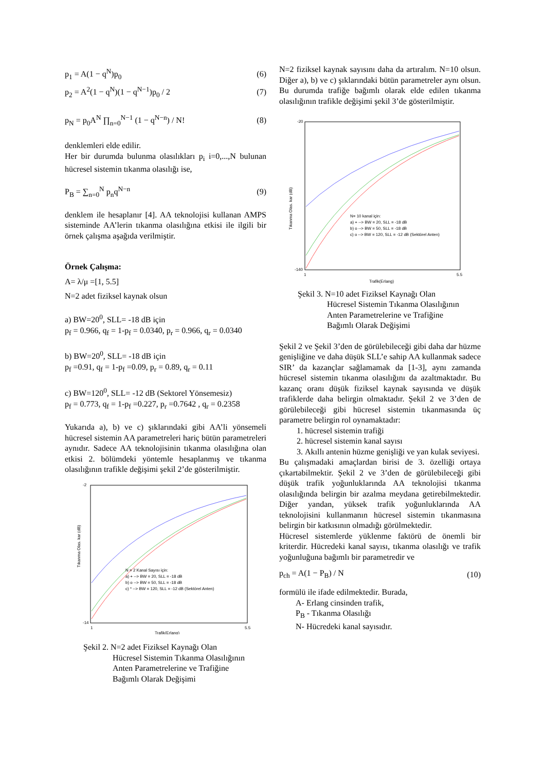p<sub>1</sub> = A(1 − q<sup>N</sup>)p<sub>0</sub> (6)
p<sub>2</sub> = A<sup>2</sup>(1 − q<sup>N</sup>)(1 − q<sup>N−1</sup>)p<sub>0</sub> / 2 (7)
p<sub>N</sub> = p<sub>0</sub>A<sup>N</sup> ∏<sub>n=0</sub><sup>N−1</sup> (1 − q<sup>N−n</sup>) / N! (8)
denklemleri elde edilir.
Her bir durumda bulunma olasılıkları p<sub>i</sub> i=0,...,N bulunan hücresel sistemin tıkanma olasılığı ise,
P<sub>B</sub> = ∑<sub>n=0</sub><sup>N</sup> p<sub>n</sub>q<sup>N−n</sup> (9)
denklem ile hesaplanır [4]. AA teknolojisi kullanan AMPS sisteminde AA’lerin tıkanma olasılığına etkisi ile ilgili bir örnek çalışma aşağıda verilmiştir.
Örnek Çalışma:
A= λ/μ =[1, 5.5]
N=2 adet fiziksel kaynak olsun
a) BW=20<sup>0</sup>, SLL= -18 dB için
p<sub>f</sub> = 0.966, q<sub>f</sub> = 1-p<sub>f</sub> = 0.0340, p<sub>r</sub> = 0.966, q<sub>r</sub> = 0.0340
b) BW=20<sup>0</sup>, SLL= -18 dB için
p<sub>f</sub> =0.91, q<sub>f</sub> = 1-p<sub>f</sub> =0.09, p<sub>r</sub> = 0.89, q<sub>r</sub> = 0.11
c) BW=120<sup>0</sup>, SLL= -12 dB (Sektorel Yönsemesiz)
p<sub>f</sub> = 0.773, q<sub>f</sub> = 1-p<sub>f</sub> =0.227, p<sub>r</sub> =0.7642 , q<sub>r</sub> = 0.2358
Yukarıda a), b) ve c) şıklarındaki gibi AA’li yönsemeli hücresel sistemin AA parametreleri hariç bütün parametreleri aynıdır. Sadece AA teknolojisinin tıkanma olasılığına olan etkisi 2. bölümdeki yöntemle hesaplanmış ve tıkanma olasılığının trafikle değişimi şekil 2’de gösterilmiştir.
-2
-14
Tıkanma Olas. kar (dB)
N = 2 Kanal Sayısı için:
a) + --> BW = 20, SLL = -18 dB
b) o --> BW = 50, SLL = -18 dB
c) * --> BW = 120, SLL = -12 dB (Sektörel Anten)
1
5.5
Trafik(Erlang)
Şekil 2. N=2 adet Fiziksel Kaynağı Olan
Hücresel Sistemin Tıkanma Olasılığının
Anten Parametrelerine ve Trafiğine
Bağımlı Olarak Değişimi
N=2 fiziksel kaynak sayısını daha da artıralım. N=10 olsun. Diğer a), b) ve c) şıklarındaki bütün parametreler aynı olsun. Bu durumda trafiğe bağımlı olarak elde edilen tıkanma olasılığının trafikle değişimi şekil 3’de gösterilmiştir.
-20
-140
Tıkanma Olas. kar (dB)
N= 10 kanal için:
a) + --> BW = 20, SLL = -18 dB
b) o --> BW = 50, SLL = -18 dB
c) o --> BW = 120, SLL = -12 dB (Sektörel Anten)
1
5.5
Trafik(Erlang)
Şekil 3. N=10 adet Fiziksel Kaynağı Olan
Hücresel Sistemin Tıkanma Olasılığının
Anten Parametrelerine ve Trafiğine
Bağımlı Olarak Değişimi
Şekil 2 ve Şekil 3’den de görülebileceği gibi daha dar hüzme genişliğine ve daha düşük SLL’e sahip AA kullanmak sadece SIR’ da kazançlar sağlamamak da [1-3], aynı zamanda hücresel sistemin tıkanma olasılığını da azaltmaktadır. Bu kazanç oranı düşük fiziksel kaynak sayısında ve düşük trafiklerde daha belirgin olmaktadır. Şekil 2 ve 3’den de görülebileceği gibi hücresel sistemin tıkanmasında üç parametre belirgin rol oynamaktadır:
1. hücresel sistemin trafiği
2. hücresel sistemin kanal sayısı
3. Akıllı antenin hüzme genişliği ve yan kulak seviyesi.
Bu çalışmadaki amaçlardan birisi de 3. özelliği ortaya çıkartabilmektir. Şekil 2 ve 3’den de görülebileceği gibi düşük trafik yoğunluklarında AA teknolojisi tıkanma olasılığında belirgin bir azalma meydana getirebilmektedir. Diğer yandan, yüksek trafik yoğunluklarında AA teknolojisini kullanmanın hücresel sistemin tıkanmasına belirgin bir katkısının olmadığı görülmektedir.
Hücresel sistemlerde yüklenme faktörü de önemli bir kriterdir. Hücredeki kanal sayısı, tıkanma olasılığı ve trafik yoğunluğuna bağımlı bir parametredir ve
p<sub>ch</sub> = A(1 − P<sub>B</sub>) / N (10)
formülü ile ifade edilmektedir. Burada,
A- Erlang cinsinden trafik,
P<sub>B</sub> - Tıkanma Olasılığı
N- Hücredeki kanal sayısıdır.